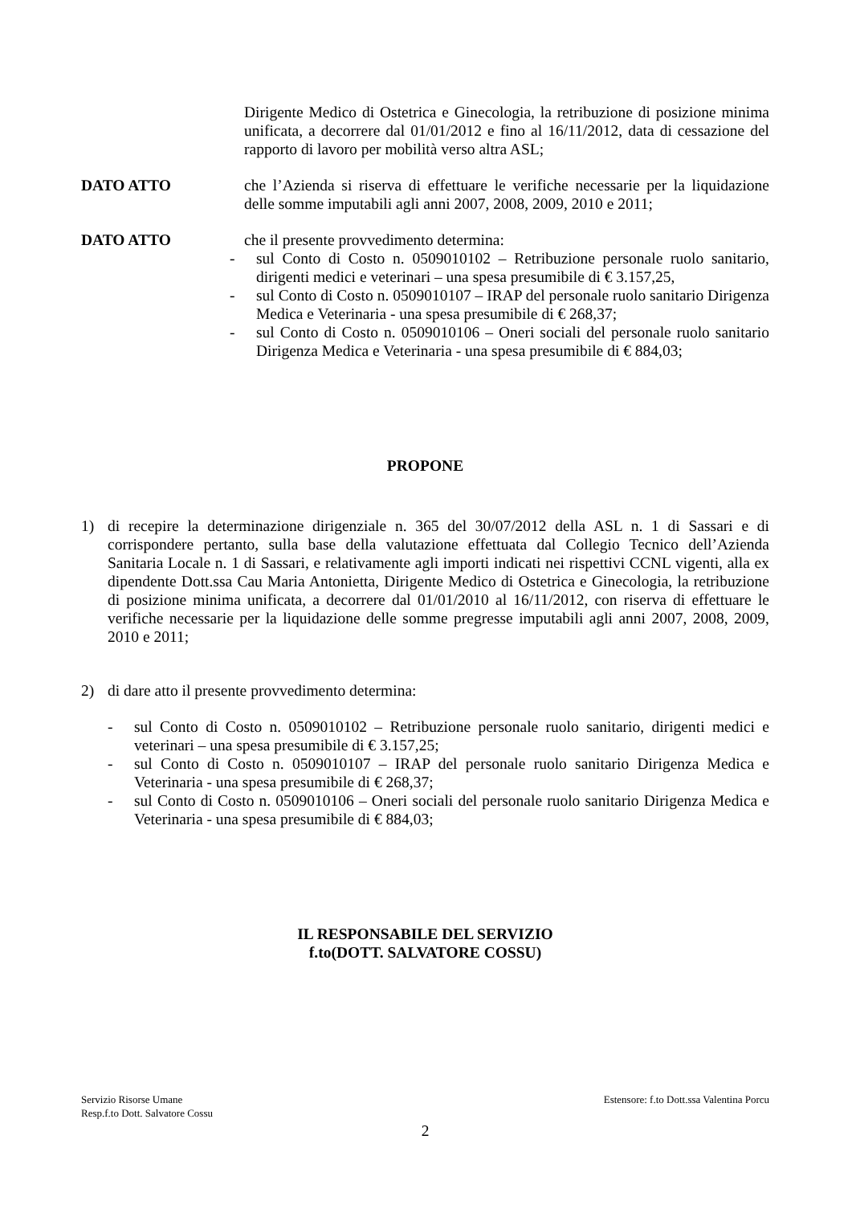Dirigente Medico di Ostetrica e Ginecologia, la retribuzione di posizione minima unificata, a decorrere dal 01/01/2012 e fino al 16/11/2012, data di cessazione del rapporto di lavoro per mobilità verso altra ASL;
DATO ATTO che l’Azienda si riserva di effettuare le verifiche necessarie per la liquidazione delle somme imputabili agli anni 2007, 2008, 2009, 2010 e 2011;
DATO ATTO che il presente provvedimento determina:
- sul Conto di Costo n. 0509010102 – Retribuzione personale ruolo sanitario, dirigenti medici e veterinari – una spesa presumibile di € 3.157,25,
- sul Conto di Costo n. 0509010107 – IRAP del personale ruolo sanitario Dirigenza Medica e Veterinaria - una spesa presumibile di € 268,37;
- sul Conto di Costo n. 0509010106 – Oneri sociali del personale ruolo sanitario Dirigenza Medica e Veterinaria - una spesa presumibile di € 884,03;
PROPONE
1) di recepire la determinazione dirigenziale n. 365 del 30/07/2012 della ASL n. 1 di Sassari e di corrispondere pertanto, sulla base della valutazione effettuata dal Collegio Tecnico dell’Azienda Sanitaria Locale n. 1 di Sassari, e relativamente agli importi indicati nei rispettivi CCNL vigenti, alla ex dipendente Dott.ssa Cau Maria Antonietta, Dirigente Medico di Ostetrica e Ginecologia, la retribuzione di posizione minima unificata, a decorrere dal 01/01/2010 al 16/11/2012, con riserva di effettuare le verifiche necessarie per la liquidazione delle somme pregresse imputabili agli anni 2007, 2008, 2009, 2010 e 2011;
2) di dare atto il presente provvedimento determina:
- sul Conto di Costo n. 0509010102 – Retribuzione personale ruolo sanitario, dirigenti medici e veterinari – una spesa presumibile di € 3.157,25;
- sul Conto di Costo n. 0509010107 – IRAP del personale ruolo sanitario Dirigenza Medica e Veterinaria - una spesa presumibile di € 268,37;
- sul Conto di Costo n. 0509010106 – Oneri sociali del personale ruolo sanitario Dirigenza Medica e Veterinaria - una spesa presumibile di € 884,03;
IL RESPONSABILE DEL SERVIZIO
f.to(DOTT. SALVATORE COSSU)
Servizio Risorse Umane
Resp.f.to Dott. Salvatore Cossu Estensore: f.to Dott.ssa Valentina Porcu
2